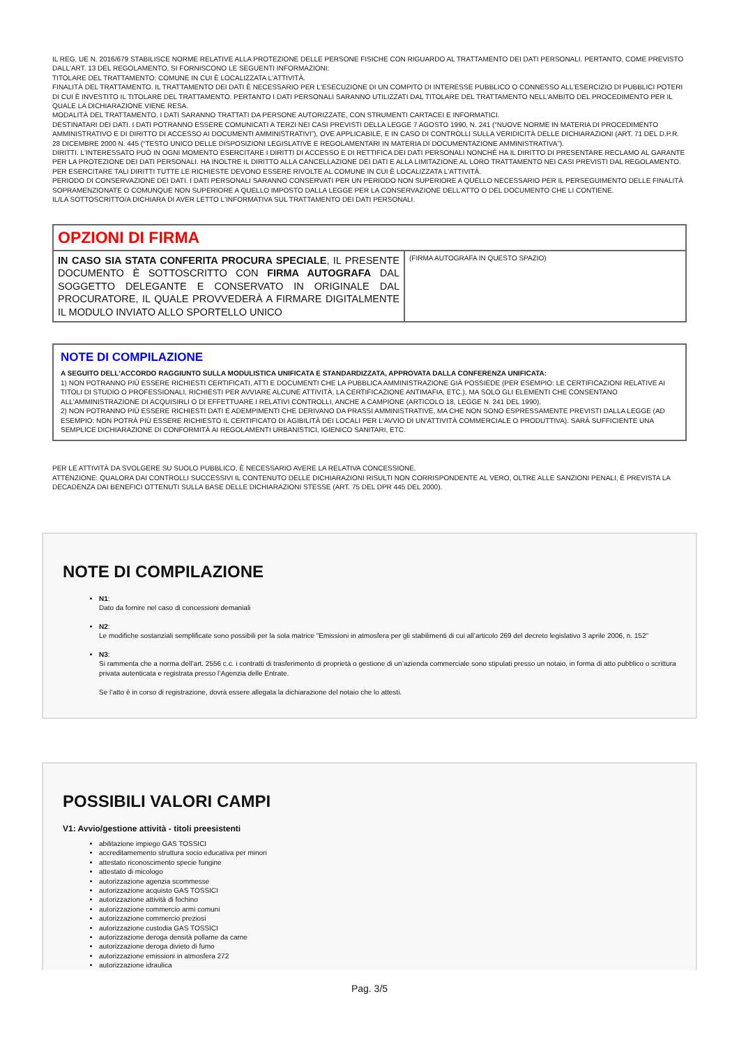IL REG. UE N. 2016/679 STABILISCE NORME RELATIVE ALLA PROTEZIONE DELLE PERSONE FISICHE CON RIGUARDO AL TRATTAMENTO DEI DATI PERSONALI. PERTANTO, COME PREVISTO DALL'ART. 13 DEL REGOLAMENTO, SI FORNISCONO LE SEGUENTI INFORMAZIONI:
TITOLARE DEL TRATTAMENTO: COMUNE IN CUI È LOCALIZZATA L'ATTIVITÀ.
FINALITÀ DEL TRATTAMENTO. IL TRATTAMENTO DEI DATI È NECESSARIO PER L'ESECUZIONE DI UN COMPITO DI INTERESSE PUBBLICO O CONNESSO ALL'ESERCIZIO DI PUBBLICI POTERI DI CUI È INVESTITO IL TITOLARE DEL TRATTAMENTO. PERTANTO I DATI PERSONALI SARANNO UTILIZZATI DAL TITOLARE DEL TRATTAMENTO NELL'AMBITO DEL PROCEDIMENTO PER IL QUALE LA DICHIARAZIONE VIENE RESA.
MODALITÀ DEL TRATTAMENTO. I DATI SARANNO TRATTATI DA PERSONE AUTORIZZATE, CON STRUMENTI CARTACEI E INFORMATICI.
DESTINATARI DEI DATI. I DATI POTRANNO ESSERE COMUNICATI A TERZI NEI CASI PREVISTI DELLA LEGGE 7 AGOSTO 1990, N. 241 (“NUOVE NORME IN MATERIA DI PROCEDIMENTO AMMINISTRATIVO E DI DIRITTO DI ACCESSO AI DOCUMENTI AMMINISTRATIVI”), OVE APPLICABILE, E IN CASO DI CONTROLLI SULLA VERIDICITÀ DELLE DICHIARAZIONI (ART. 71 DEL D.P.R. 28 DICEMBRE 2000 N. 445 (“TESTO UNICO DELLE DISPOSIZIONI LEGISLATIVE E REGOLAMENTARI IN MATERIA DI DOCUMENTAZIONE AMMINISTRATIVA”).
DIRITTI. L'INTERESSATO PUÒ IN OGNI MOMENTO ESERCITARE I DIRITTI DI ACCESSO E DI RETTIFICA DEI DATI PERSONALI NONCHÉ HA IL DIRITTO DI PRESENTARE RECLAMO AL GARANTE PER LA PROTEZIONE DEI DATI PERSONALI. HA INOLTRE IL DIRITTO ALLA CANCELLAZIONE DEI DATI E ALLA LIMITAZIONE AL LORO TRATTAMENTO NEI CASI PREVISTI DAL REGOLAMENTO. PER ESERCITARE TALI DIRITTI TUTTE LE RICHIESTE DEVONO ESSERE RIVOLTE AL COMUNE IN CUI È LOCALIZZATA L'ATTIVITÀ.
PERIODO DI CONSERVAZIONE DEI DATI. I DATI PERSONALI SARANNO CONSERVATI PER UN PERIODO NON SUPERIORE A QUELLO NECESSARIO PER IL PERSEGUIMENTO DELLE FINALITÀ SOPRAMENZIONATE O COMUNQUE NON SUPERIORE A QUELLO IMPOSTO DALLA LEGGE PER LA CONSERVAZIONE DELL'ATTO O DEL DOCUMENTO CHE LI CONTIENE.
IL/LA SOTTOSCRITTO/A DICHIARA DI AVER LETTO L'INFORMATIVA SUL TRATTAMENTO DEI DATI PERSONALI.
| OPZIONI DI FIRMA | |
| IN CASO SIA STATA CONFERITA PROCURA SPECIALE , IL PRESENTE DOCUMENTO È SOTTOSCRITTO CON FIRMA AUTOGRAFA DAL SOGGETTO DELEGANTE E CONSERVATO IN ORIGINALE DAL PROCURATORE, IL QUALE PROVVEDERÀ A FIRMARE DIGITALMENTE IL MODULO INVIATO ALLO SPORTELLO UNICO | (FIRMA AUTOGRAFA IN QUESTO SPAZIO) |
NOTE DI COMPILAZIONE
A SEGUITO DELL'ACCORDO RAGGIUNTO SULLA MODULISTICA UNIFICATA E STANDARDIZZATA, APPROVATA DALLA CONFERENZA UNIFICATA:
1) NON POTRANNO PIÙ ESSERE RICHIESTI CERTIFICATI, ATTI E DOCUMENTI CHE LA PUBBLICA AMMINISTRAZIONE GIÀ POSSIEDE (PER ESEMPIO: LE CERTIFICAZIONI RELATIVE AI TITOLI DI STUDIO O PROFESSIONALI, RICHIESTI PER AVVIARE ALCUNE ATTIVITÀ, LA CERTIFICAZIONE ANTIMAFIA, ETC.), MA SOLO GLI ELEMENTI CHE CONSENTANO ALL'AMMINISTRAZIONE DI ACQUISIRLI O DI EFFETTUARE I RELATIVI CONTROLLI, ANCHE A CAMPIONE (ARTICOLO 18, LEGGE N. 241 DEL 1990).
2) NON POTRANNO PIÙ ESSERE RICHIESTI DATI E ADEMPIMENTI CHE DERIVANO DA PRASSI AMMINISTRATIVE, MA CHE NON SONO ESPRESSAMENTE PREVISTI DALLA LEGGE (AD ESEMPIO: NON POTRÀ PIÙ ESSERE RICHIESTO IL CERTIFICATO DI AGIBILITÀ DEI LOCALI PER L'AVVIO DI UN'ATTIVITÀ COMMERCIALE O PRODUTTIVA). SARÀ SUFFICIENTE UNA SEMPLICE DICHIARAZIONE DI CONFORMITÀ AI REGOLAMENTI URBANISTICI, IGIENICO SANITARI, ETC.
PER LE ATTIVITÀ DA SVOLGERE SU SUOLO PUBBLICO, È NECESSARIO AVERE LA RELATIVA CONCESSIONE.
ATTENZIONE: QUALORA DAI CONTROLLI SUCCESSIVI IL CONTENUTO DELLE DICHIARAZIONI RISULTI NON CORRISPONDENTE AL VERO, OLTRE ALLE SANZIONI PENALI, È PREVISTA LA DECADENZA DAI BENEFICI OTTENUTI SULLA BASE DELLE DICHIARAZIONI STESSE (ART. 75 DEL DPR 445 DEL 2000).
NOTE DI COMPILAZIONE
N1:
Dato da fornire nel caso di concessioni demaniali
N2:
Le modifiche sostanziali semplificate sono possibili per la sola matrice "Emissioni in atmosfera per gli stabilimenti di cui all’articolo 269 del decreto legislativo 3 aprile 2006, n. 152"
N3:
Si rammenta che a norma dell’art. 2556 c.c. i contratti di trasferimento di proprietà o gestione di un’azienda commerciale sono stipulati presso un notaio, in forma di atto pubblico o scrittura privata autenticata e registrata presso l’Agenzia delle Entrate.
Se l’atto è in corso di registrazione, dovrà essere allegata la dichiarazione del notaio che lo attesti.
POSSIBILI VALORI CAMPI
V1: Avvio/gestione attività - titoli preesistenti
abilitazione impiego GAS TOSSICI
accreditamemento struttura socio educativa per minori
attestato riconoscimento specie fungine
attestato di micologo
autorizzazione agenzia scommesse
autorizzazione acquisto GAS TOSSICI
autorizzazione attività di fochino
autorizzazione commercio armi comuni
autorizzazione commercio preziosi
autorizzazione custodia GAS TOSSICI
autorizzazione deroga densità pollame da carne
autorizzazione deroga divieto di fumo
autorizzazione emissioni in atmosfera 272
autorizzazione idraulica
Pag. 3/5